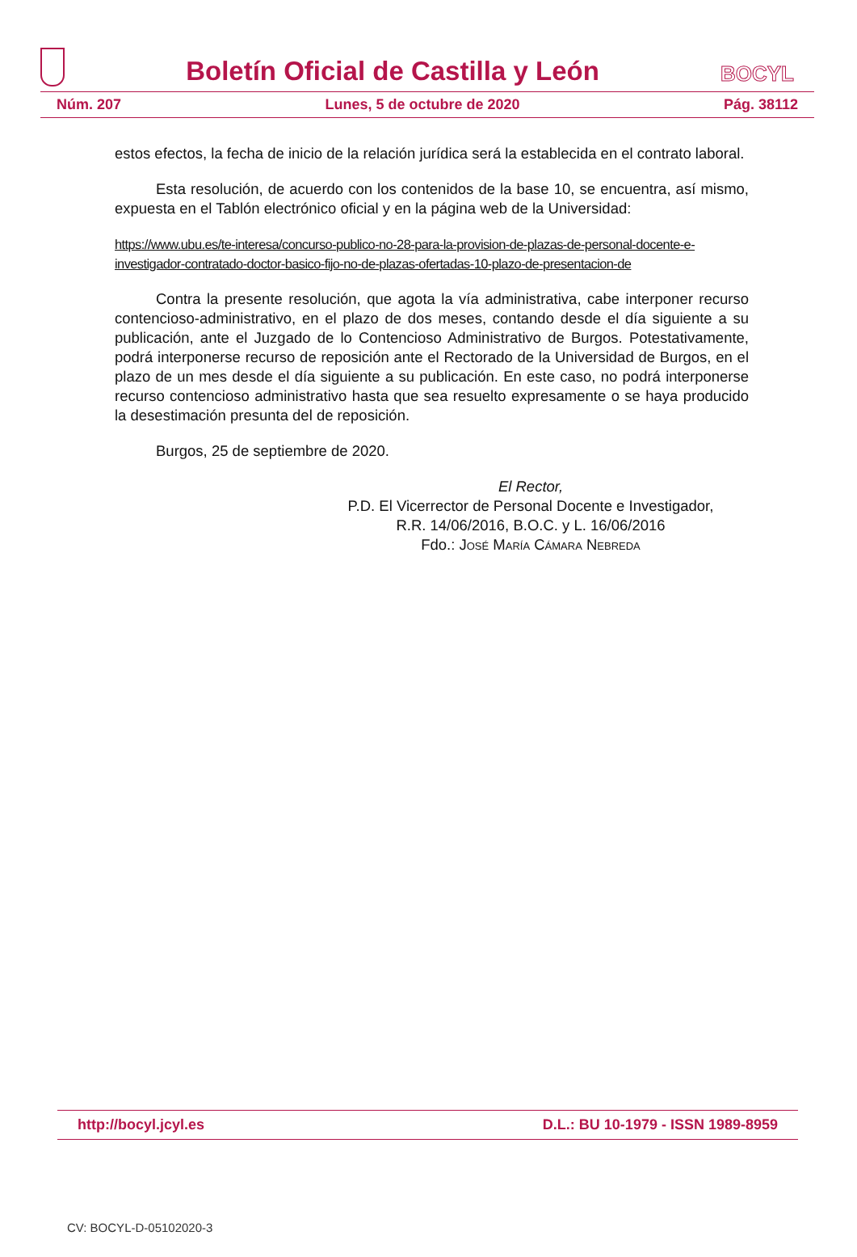Boletín Oficial de Castilla y León
BOCYL
Núm. 207 Lunes, 5 de octubre de 2020 Pág. 38112
estos efectos, la fecha de inicio de la relación jurídica será la establecida en el contrato laboral.
Esta resolución, de acuerdo con los contenidos de la base 10, se encuentra, así mismo, expuesta en el Tablón electrónico oficial y en la página web de la Universidad:
https://www.ubu.es/te-interesa/concurso-publico-no-28-para-la-provision-de-plazas-de-personal-docente-e-investigador-contratado-doctor-basico-fijo-no-de-plazas-ofertadas-10-plazo-de-presentacion-de
Contra la presente resolución, que agota la vía administrativa, cabe interponer recurso contencioso-administrativo, en el plazo de dos meses, contando desde el día siguiente a su publicación, ante el Juzgado de lo Contencioso Administrativo de Burgos. Potestativamente, podrá interponerse recurso de reposición ante el Rectorado de la Universidad de Burgos, en el plazo de un mes desde el día siguiente a su publicación. En este caso, no podrá interponerse recurso contencioso administrativo hasta que sea resuelto expresamente o se haya producido la desestimación presunta del de reposición.
Burgos, 25 de septiembre de 2020.
El Rector,
P.D. El Vicerrector de Personal Docente e Investigador,
R.R. 14/06/2016, B.O.C. y L. 16/06/2016
Fdo.: José María Cámara Nebreda
http://bocyl.jcyl.es D.L.: BU 10-1979 - ISSN 1989-8959
CV: BOCYL-D-05102020-3